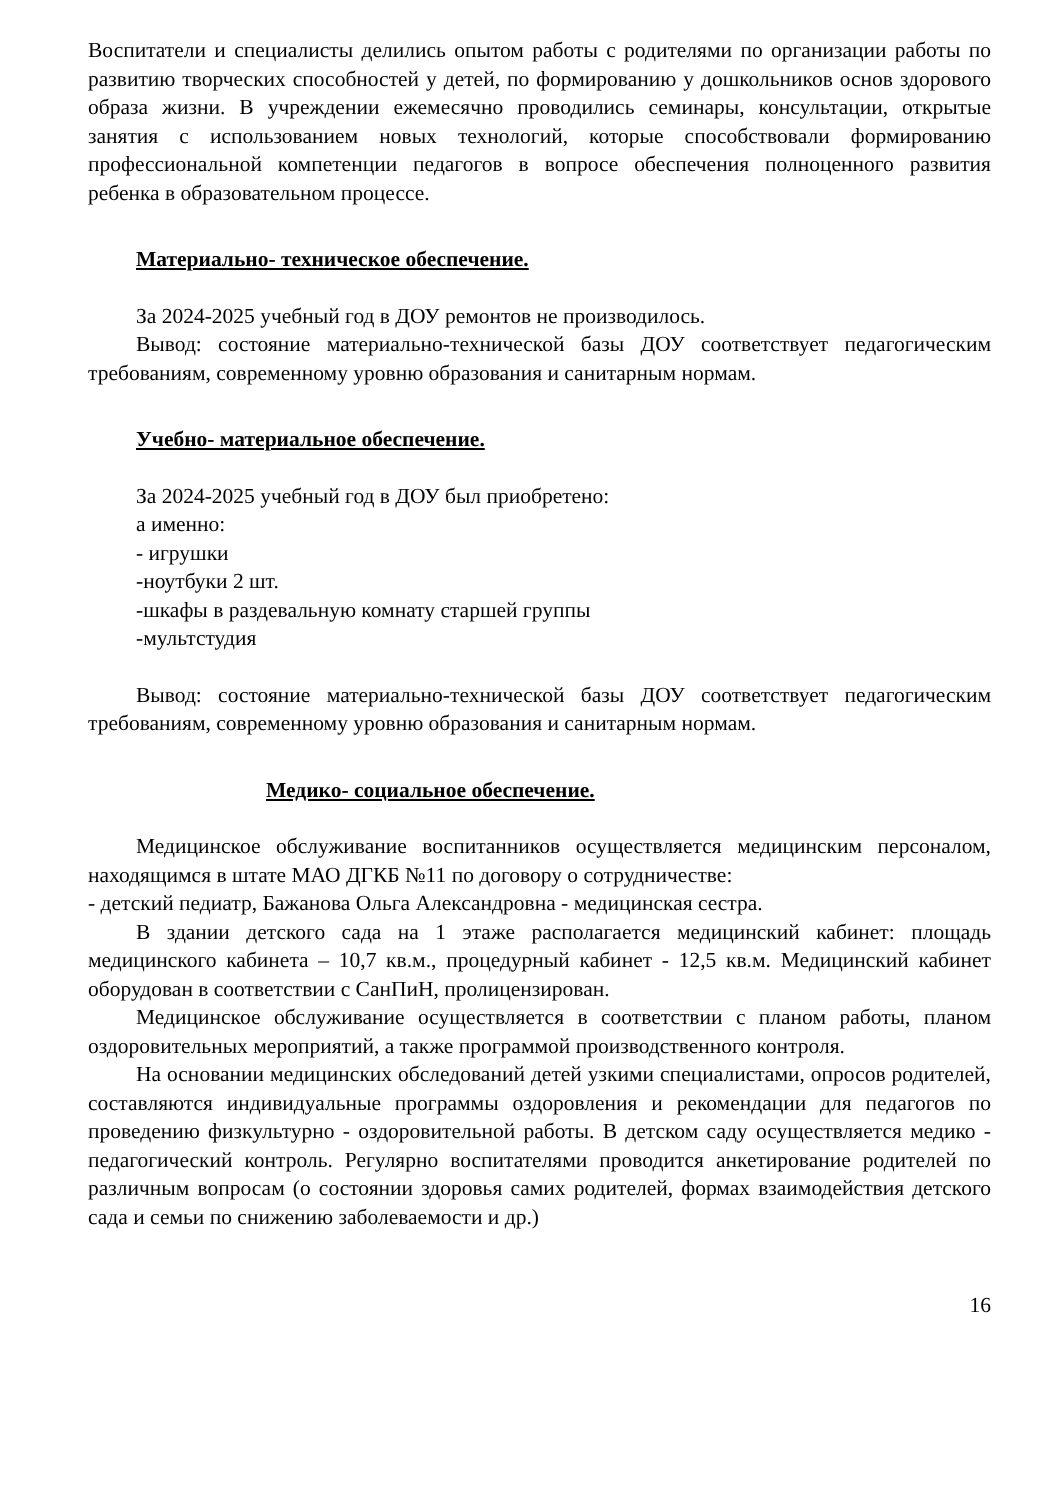Воспитатели и специалисты делились опытом работы с родителями по организации работы по развитию творческих способностей у детей, по формированию у дошкольников основ здорового образа жизни. В учреждении ежемесячно проводились семинары, консультации, открытые занятия с использованием новых технологий, которые способствовали формированию профессиональной компетенции педагогов в вопросе обеспечения полноценного развития ребенка в образовательном процессе.
Материально- техническое обеспечение.
За 2024-2025 учебный год в ДОУ ремонтов не производилось.
Вывод: состояние материально-технической базы ДОУ соответствует педагогическим требованиям, современному уровню образования и санитарным нормам.
Учебно- материальное обеспечение.
За 2024-2025 учебный год в ДОУ был приобретено:
а именно:
- игрушки
-ноутбуки 2 шт.
-шкафы в раздевальную комнату старшей группы
-мультстудия
Вывод: состояние материально-технической базы ДОУ соответствует педагогическим требованиям, современному уровню образования и санитарным нормам.
Медико- социальное обеспечение.
Медицинское обслуживание воспитанников осуществляется медицинским персоналом, находящимся в штате МАО ДГКБ №11 по договору о сотрудничестве:
- детский педиатр, Бажанова Ольга Александровна - медицинская сестра.
В здании детского сада на 1 этаже располагается медицинский кабинет: площадь медицинского кабинета – 10,7 кв.м., процедурный кабинет - 12,5 кв.м. Медицинский кабинет оборудован в соответствии с СанПиН, пролицензирован.
Медицинское обслуживание осуществляется в соответствии с планом работы, планом оздоровительных мероприятий, а также программой производственного контроля.
На основании медицинских обследований детей узкими специалистами, опросов родителей, составляются индивидуальные программы оздоровления и рекомендации для педагогов по проведению физкультурно - оздоровительной работы. В детском саду осуществляется медико - педагогический контроль. Регулярно воспитателями проводится анкетирование родителей по различным вопросам (о состоянии здоровья самих родителей, формах взаимодействия детского сада и семьи по снижению заболеваемости и др.)
16